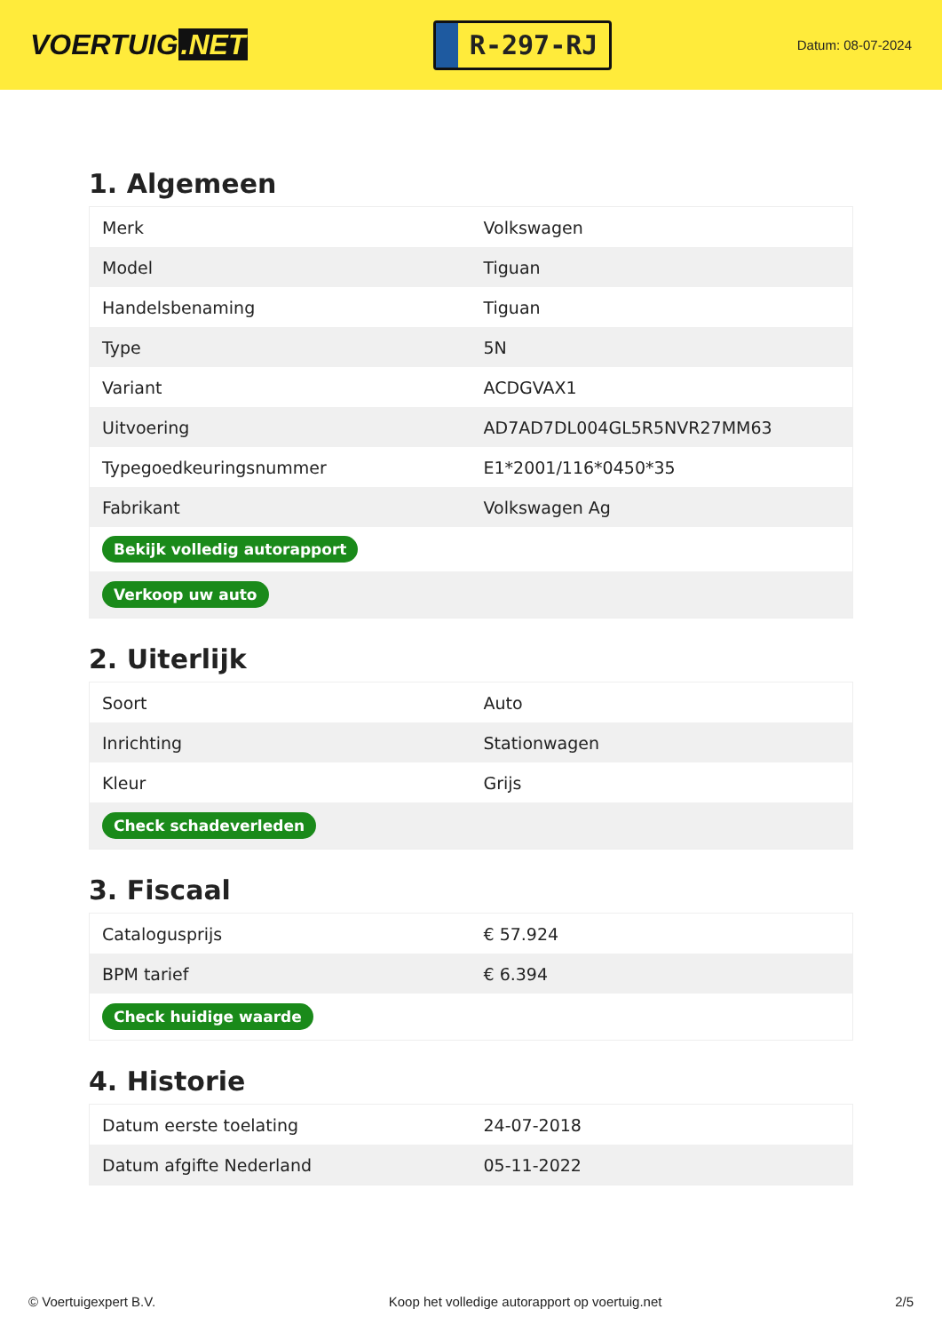VOERTUIG.NET
R-297-RJ
Datum: 08-07-2024
1. Algemeen
| Merk | Volkswagen |
| Model | Tiguan |
| Handelsbenaming | Tiguan |
| Type | 5N |
| Variant | ACDGVAX1 |
| Uitvoering | AD7AD7DL004GL5R5NVR27MM63 |
| Typegoedkeuringsnummer | E1*2001/116*0450*35 |
| Fabrikant | Volkswagen Ag |
| Bekijk volledig autorapport | |
| Verkoop uw auto | |
2. Uiterlijk
| Soort | Auto |
| Inrichting | Stationwagen |
| Kleur | Grijs |
| Check schadeverleden | |
3. Fiscaal
| Catalogusprijs | € 57.924 |
| BPM tarief | € 6.394 |
| Check huidige waarde | |
4. Historie
| Datum eerste toelating | 24-07-2018 |
| Datum afgifte Nederland | 05-11-2022 |
© Voertuigexpert B.V. Koop het volledige autorapport op voertuig.net 2/5